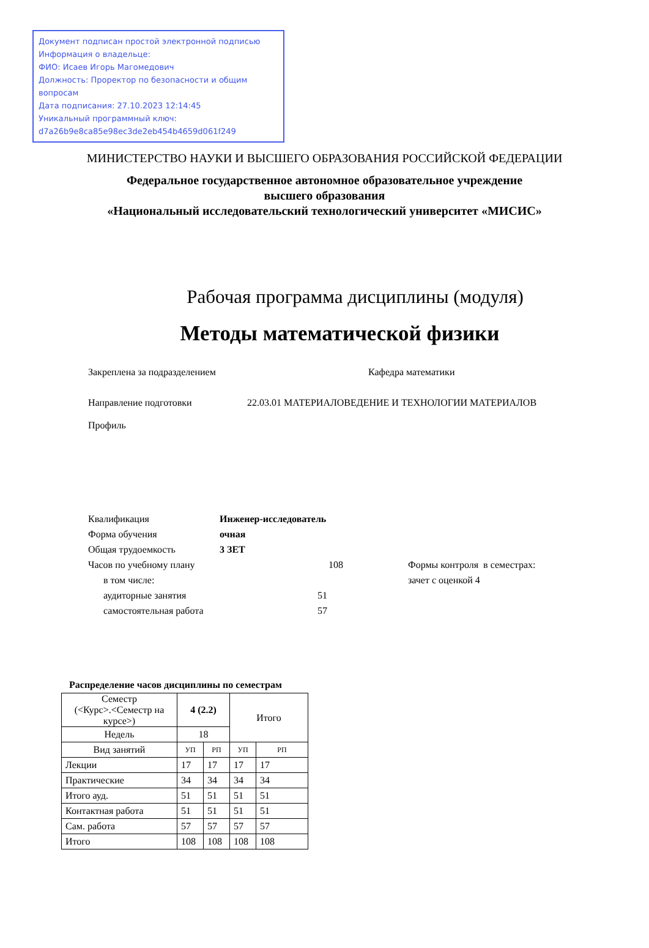Документ подписан простой электронной подписью
Информация о владельце:
ФИО: Исаев Игорь Магомедович
Должность: Проректор по безопасности и общим вопросам
Дата подписания: 27.10.2023 12:14:45
Уникальный программный ключ:
d7a26b9e8ca85e98ec3de2eb454b4659d061f249
МИНИСТЕРСТВО НАУКИ И ВЫСШЕГО ОБРАЗОВАНИЯ РОССИЙСКОЙ ФЕДЕРАЦИИ
Федеральное государственное автономное образовательное учреждение
высшего образования
«Национальный исследовательский технологический университет «МИСИС»
Рабочая программа дисциплины (модуля)
Методы математической физики
Закреплена за подразделением Кафедра математики
Направление подготовки 22.03.01 МАТЕРИАЛОВЕДЕНИЕ И ТЕХНОЛОГИИ МАТЕРИАЛОВ
Профиль
Квалификация Инженер-исследователь
Форма обучения очная
Общая трудоемкость 3 ЗЕТ
Часов по учебному плану 108 Формы контроля в семестрах:
в том числе: зачет с оценкой 4
аудиторные занятия 51
самостоятельная работа 57
Распределение часов дисциплины по семестрам
| Семестр (<Курс>.<Семестр на курсе>) | 4 (2.2) | | Итого | |
| Недель | 18 | | | |
| Вид занятий | УП | РП | УП | РП |
| Лекции | 17 | 17 | 17 | 17 |
| Практические | 34 | 34 | 34 | 34 |
| Итого ауд. | 51 | 51 | 51 | 51 |
| Контактная работа | 51 | 51 | 51 | 51 |
| Сам. работа | 57 | 57 | 57 | 57 |
| Итого | 108 | 108 | 108 | 108 |